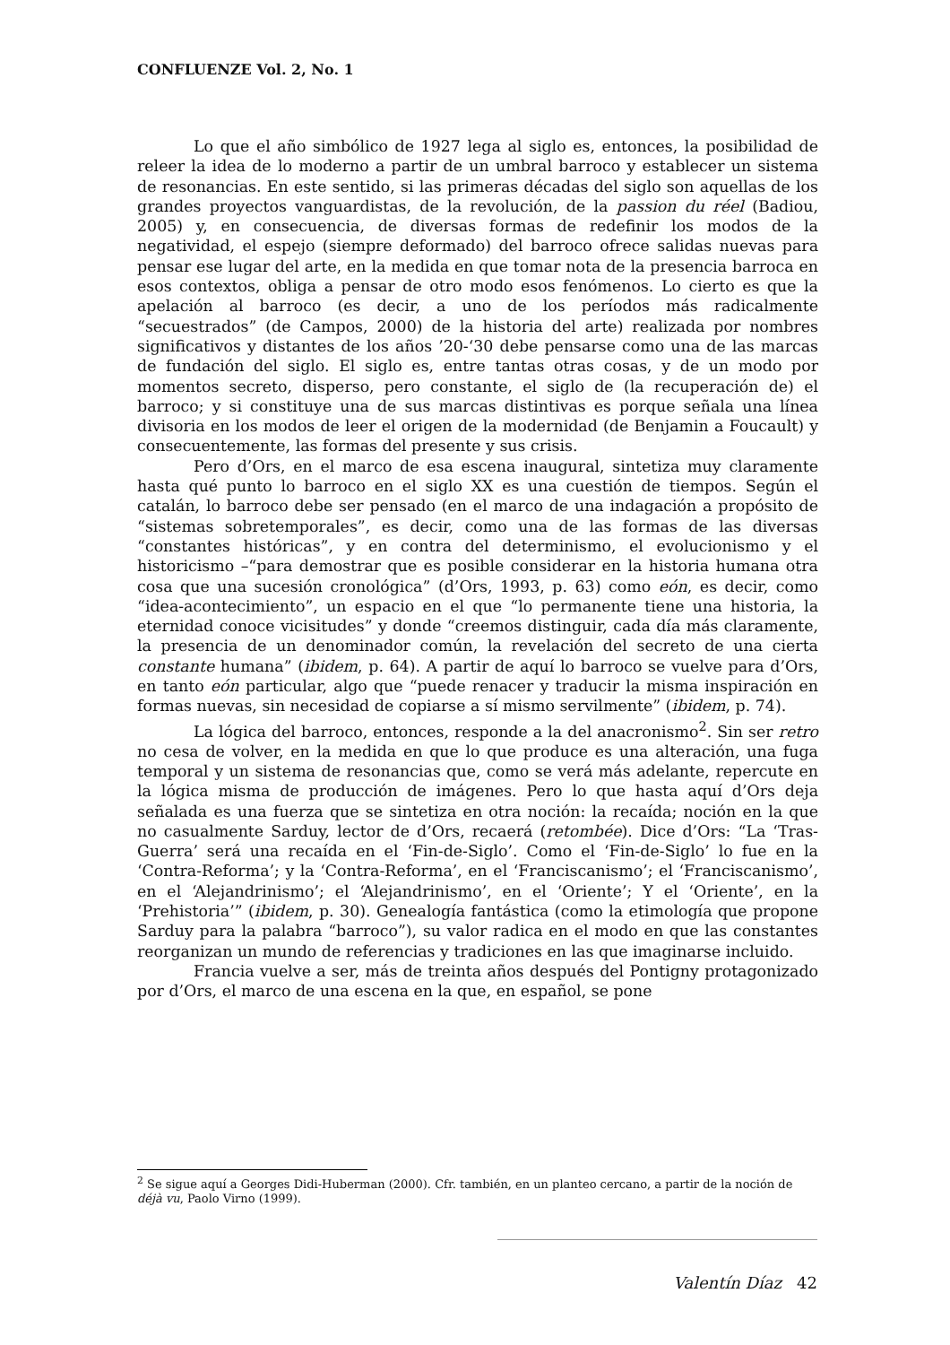CONFLUENZE Vol. 2, No. 1
Lo que el año simbólico de 1927 lega al siglo es, entonces, la posibilidad de releer la idea de lo moderno a partir de un umbral barroco y establecer un sistema de resonancias. En este sentido, si las primeras décadas del siglo son aquellas de los grandes proyectos vanguardistas, de la revolución, de la passion du réel (Badiou, 2005) y, en consecuencia, de diversas formas de redefinir los modos de la negatividad, el espejo (siempre deformado) del barroco ofrece salidas nuevas para pensar ese lugar del arte, en la medida en que tomar nota de la presencia barroca en esos contextos, obliga a pensar de otro modo esos fenómenos. Lo cierto es que la apelación al barroco (es decir, a uno de los períodos más radicalmente “secuestrados” (de Campos, 2000) de la historia del arte) realizada por nombres significativos y distantes de los años ’20-‘30 debe pensarse como una de las marcas de fundación del siglo. El siglo es, entre tantas otras cosas, y de un modo por momentos secreto, disperso, pero constante, el siglo de (la recuperación de) el barroco; y si constituye una de sus marcas distintivas es porque señala una línea divisoria en los modos de leer el origen de la modernidad (de Benjamin a Foucault) y consecuentemente, las formas del presente y sus crisis.
Pero d’Ors, en el marco de esa escena inaugural, sintetiza muy claramente hasta qué punto lo barroco en el siglo XX es una cuestión de tiempos. Según el catalán, lo barroco debe ser pensado (en el marco de una indagación a propósito de “sistemas sobretemporales”, es decir, como una de las formas de las diversas “constantes históricas”, y en contra del determinismo, el evolucionismo y el historicismo –“para demostrar que es posible considerar en la historia humana otra cosa que una sucesión cronológica” (d’Ors, 1993, p. 63) como eón, es decir, como “idea-acontecimiento”, un espacio en el que “lo permanente tiene una historia, la eternidad conoce vicisitudes” y donde “creemos distinguir, cada día más claramente, la presencia de un denominador común, la revelación del secreto de una cierta constante humana” (ibidem, p. 64). A partir de aquí lo barroco se vuelve para d’Ors, en tanto eón particular, algo que “puede renacer y traducir la misma inspiración en formas nuevas, sin necesidad de copiarse a sí mismo servilmente” (ibidem, p. 74).
La lógica del barroco, entonces, responde a la del anacronismo<sup>2</sup>. Sin ser retro no cesa de volver, en la medida en que lo que produce es una alteración, una fuga temporal y un sistema de resonancias que, como se verá más adelante, repercute en la lógica misma de producción de imágenes. Pero lo que hasta aquí d’Ors deja señalada es una fuerza que se sintetiza en otra noción: la recaída; noción en la que no casualmente Sarduy, lector de d’Ors, recaerá (retombée). Dice d’Ors: “La ‘Tras-Guerra’ será una recaída en el ‘Fin-de-Siglo’. Como el ‘Fin-de-Siglo’ lo fue en la ‘Contra-Reforma’; y la ‘Contra-Reforma’, en el ‘Franciscanismo’; el ‘Franciscanismo’, en el ‘Alejandrinismo’; el ‘Alejandrinismo’, en el ‘Oriente’; Y el ‘Oriente’, en la ‘Prehistoria’” (ibidem, p. 30). Genealogía fantástica (como la etimología que propone Sarduy para la palabra “barroco”), su valor radica en el modo en que las constantes reorganizan un mundo de referencias y tradiciones en las que imaginarse incluido.
Francia vuelve a ser, más de treinta años después del Pontigny protagonizado por d’Ors, el marco de una escena en la que, en español, se pone
<sup>2</sup> Se sigue aquí a Georges Didi-Huberman (2000). Cfr. también, en un planteo cercano, a partir de la noción de déjà vu, Paolo Virno (1999).
Valentín Díaz 42